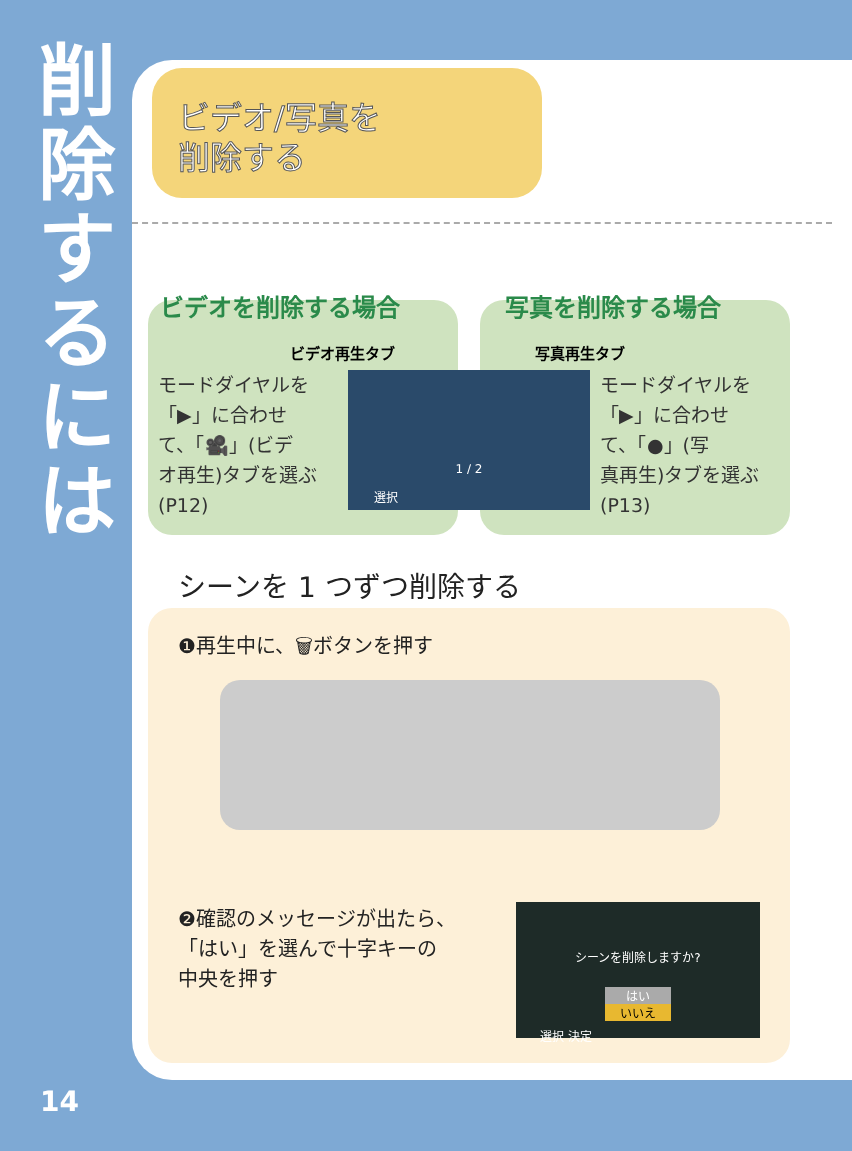削
除
す
る
に
は
ビデオ/写真を
削除する
モードダイヤルを
「▶」に合わせ
て、「🎥」(ビデ
オ再生)タブを選ぶ
(P12)
モードダイヤルを
「▶」に合わせ
て、「●」(写
真再生)タブを選ぶ
(P13)
ビデオを削除する場合 写真を削除する場合
ビデオ再生タブ 写真再生タブ
1 / 2
選択
シーンを 1 つずつ削除する
❶再生中に、🗑ボタンを押す
❷確認のメッセージが出たら、
「はい」を選んで十字キーの
中央を押す
シーンを削除しますか?
はい
いいえ
選択 決定
14